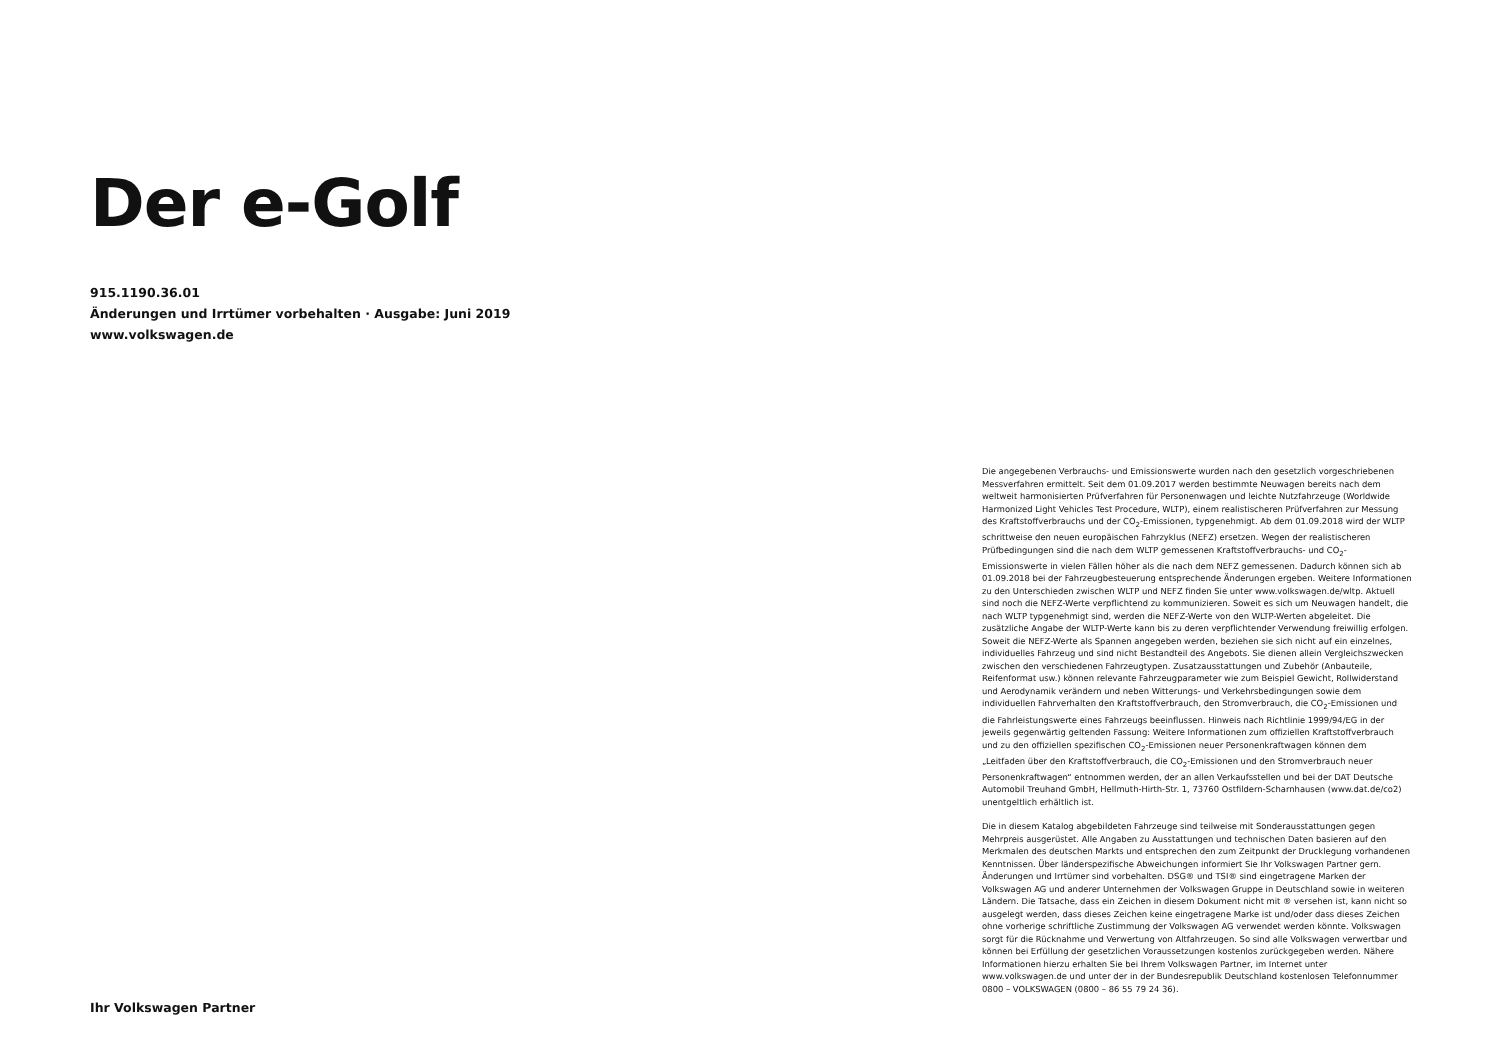Der e-Golf
915.1190.36.01
Änderungen und Irrtümer vorbehalten · Ausgabe: Juni 2019
www.volkswagen.de
Ihr Volkswagen Partner
Die angegebenen Verbrauchs- und Emissionswerte wurden nach den gesetzlich vorgeschriebenen Messverfahren ermittelt. Seit dem 01.09.2017 werden bestimmte Neuwagen bereits nach dem weltweit harmonisierten Prüfverfahren für Personenwagen und leichte Nutzfahrzeuge (Worldwide Harmonized Light Vehicles Test Procedure, WLTP), einem realistischeren Prüfverfahren zur Messung des Kraftstoffverbrauchs und der CO<sub>2</sub>-Emissionen, typgenehmigt. Ab dem 01.09.2018 wird der WLTP schrittweise den neuen europäischen Fahrzyklus (NEFZ) ersetzen. Wegen der realistischeren Prüfbedingungen sind die nach dem WLTP gemessenen Kraftstoffverbrauchs- und CO<sub>2</sub>-Emissionswerte in vielen Fällen höher als die nach dem NEFZ gemessenen. Dadurch können sich ab 01.09.2018 bei der Fahrzeugbesteuerung entsprechende Änderungen ergeben. Weitere Informationen zu den Unterschieden zwischen WLTP und NEFZ finden Sie unter www.volkswagen.de/wltp. Aktuell sind noch die NEFZ-Werte verpflichtend zu kommunizieren. Soweit es sich um Neuwagen handelt, die nach WLTP typgenehmigt sind, werden die NEFZ-Werte von den WLTP-Werten abgeleitet. Die zusätzliche Angabe der WLTP-Werte kann bis zu deren verpflichtender Verwendung freiwillig erfolgen. Soweit die NEFZ-Werte als Spannen angegeben werden, beziehen sie sich nicht auf ein einzelnes, individuelles Fahrzeug und sind nicht Bestandteil des Angebots. Sie dienen allein Vergleichszwecken zwischen den verschiedenen Fahrzeugtypen. Zusatzausstattungen und Zubehör (Anbauteile, Reifenformat usw.) können relevante Fahrzeugparameter wie zum Beispiel Gewicht, Rollwiderstand und Aerodynamik verändern und neben Witterungs- und Verkehrsbedingungen sowie dem individuellen Fahrverhalten den Kraftstoffverbrauch, den Stromverbrauch, die CO<sub>2</sub>-Emissionen und die Fahrleistungswerte eines Fahrzeugs beeinflussen. Hinweis nach Richtlinie 1999/94/EG in der jeweils gegenwärtig geltenden Fassung: Weitere Informationen zum offiziellen Kraftstoffverbrauch und zu den offiziellen spezifischen CO<sub>2</sub>-Emissionen neuer Personenkraftwagen können dem „Leitfaden über den Kraftstoffverbrauch, die CO<sub>2</sub>-Emissionen und den Stromverbrauch neuer Personenkraftwagen“ entnommen werden, der an allen Verkaufsstellen und bei der DAT Deutsche Automobil Treuhand GmbH, Hellmuth-Hirth-Str. 1, 73760 Ostfildern-Scharnhausen (www.dat.de/co2) unentgeltlich erhältlich ist.
Die in diesem Katalog abgebildeten Fahrzeuge sind teilweise mit Sonderausstattungen gegen Mehrpreis ausgerüstet. Alle Angaben zu Ausstattungen und technischen Daten basieren auf den Merkmalen des deutschen Markts und entsprechen den zum Zeitpunkt der Drucklegung vorhandenen Kenntnissen. Über länderspezifische Abweichungen informiert Sie Ihr Volkswagen Partner gern. Änderungen und Irrtümer sind vorbehalten. DSG® und TSI® sind eingetragene Marken der Volkswagen AG und anderer Unternehmen der Volkswagen Gruppe in Deutschland sowie in weiteren Ländern. Die Tatsache, dass ein Zeichen in diesem Dokument nicht mit ® versehen ist, kann nicht so ausgelegt werden, dass dieses Zeichen keine eingetragene Marke ist und/oder dass dieses Zeichen ohne vorherige schriftliche Zustimmung der Volkswagen AG verwendet werden könnte. Volkswagen sorgt für die Rücknahme und Verwertung von Altfahrzeugen. So sind alle Volkswagen verwertbar und können bei Erfüllung der gesetzlichen Voraussetzungen kostenlos zurückgegeben werden. Nähere Informationen hierzu erhalten Sie bei Ihrem Volkswagen Partner, im Internet unter www.volkswagen.de und unter der in der Bundesrepublik Deutschland kostenlosen Telefonnummer 0800 – VOLKSWAGEN (0800 – 86 55 79 24 36).